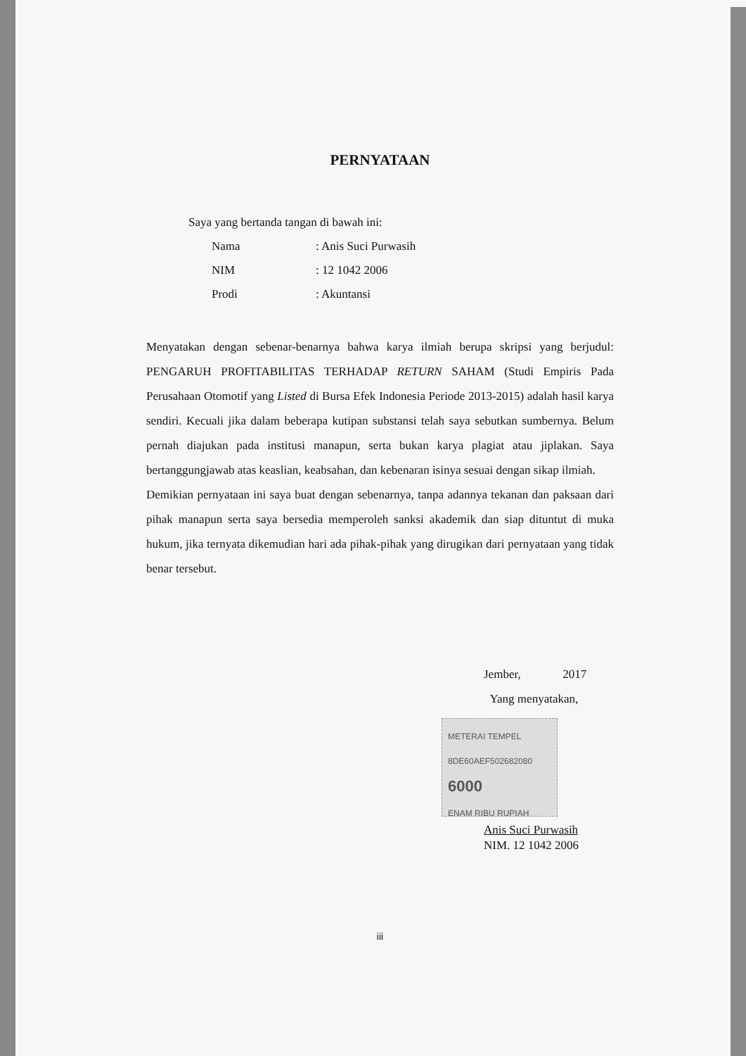PERNYATAAN
Saya yang bertanda tangan di bawah ini:
| Nama | : Anis Suci Purwasih |
| NIM | : 12 1042 2006 |
| Prodi | : Akuntansi |
Menyatakan dengan sebenar-benarnya bahwa karya ilmiah berupa skripsi yang berjudul: PENGARUH PROFITABILITAS TERHADAP RETURN SAHAM (Studi Empiris Pada Perusahaan Otomotif yang Listed di Bursa Efek Indonesia Periode 2013-2015) adalah hasil karya sendiri. Kecuali jika dalam beberapa kutipan substansi telah saya sebutkan sumbernya. Belum pernah diajukan pada institusi manapun, serta bukan karya plagiat atau jiplakan. Saya bertanggungjawab atas keaslian, keabsahan, dan kebenaran isinya sesuai dengan sikap ilmiah.
Demikian pernyataan ini saya buat dengan sebenarnya, tanpa adannya tekanan dan paksaan dari pihak manapun serta saya bersedia memperoleh sanksi akademik dan siap dituntut di muka hukum, jika ternyata dikemudian hari ada pihak-pihak yang dirugikan dari pernyataan yang tidak benar tersebut.
Jember, 2017
Yang menyatakan,
METERAI TEMPEL
8DE60AEF502682080
6000
ENAM RIBU RUPIAH
Anis Suci Purwasih
NIM. 12 1042 2006
iii